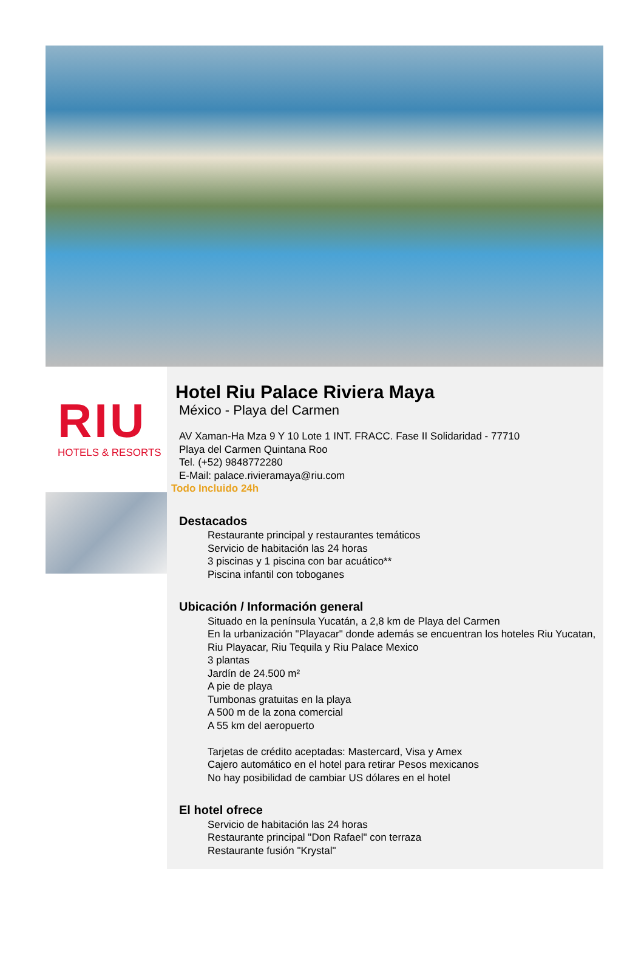RIU
HOTELS & RESORTS
Hotel Riu Palace Riviera Maya
México - Playa del Carmen
AV Xaman-Ha Mza 9 Y 10 Lote 1 INT. FRACC. Fase II Solidaridad - 77710
Playa del Carmen Quintana Roo
Tel. (+52) 9848772280
E-Mail: palace.rivieramaya@riu.com
Todo Incluido 24h
Destacados
Restaurante principal y restaurantes temáticos
Servicio de habitación las 24 horas
3 piscinas y 1 piscina con bar acuático**
Piscina infantil con toboganes
Ubicación / Información general
Situado en la península Yucatán, a 2,8 km de Playa del Carmen
En la urbanización "Playacar" donde además se encuentran los hoteles Riu Yucatan, Riu Playacar, Riu Tequila y Riu Palace Mexico
3 plantas
Jardín de 24.500 m²
A pie de playa
Tumbonas gratuitas en la playa
A 500 m de la zona comercial
A 55 km del aeropuerto
Tarjetas de crédito aceptadas: Mastercard, Visa y Amex
Cajero automático en el hotel para retirar Pesos mexicanos
No hay posibilidad de cambiar US dólares en el hotel
El hotel ofrece
Servicio de habitación las 24 horas
Restaurante principal "Don Rafael" con terraza
Restaurante fusión "Krystal"